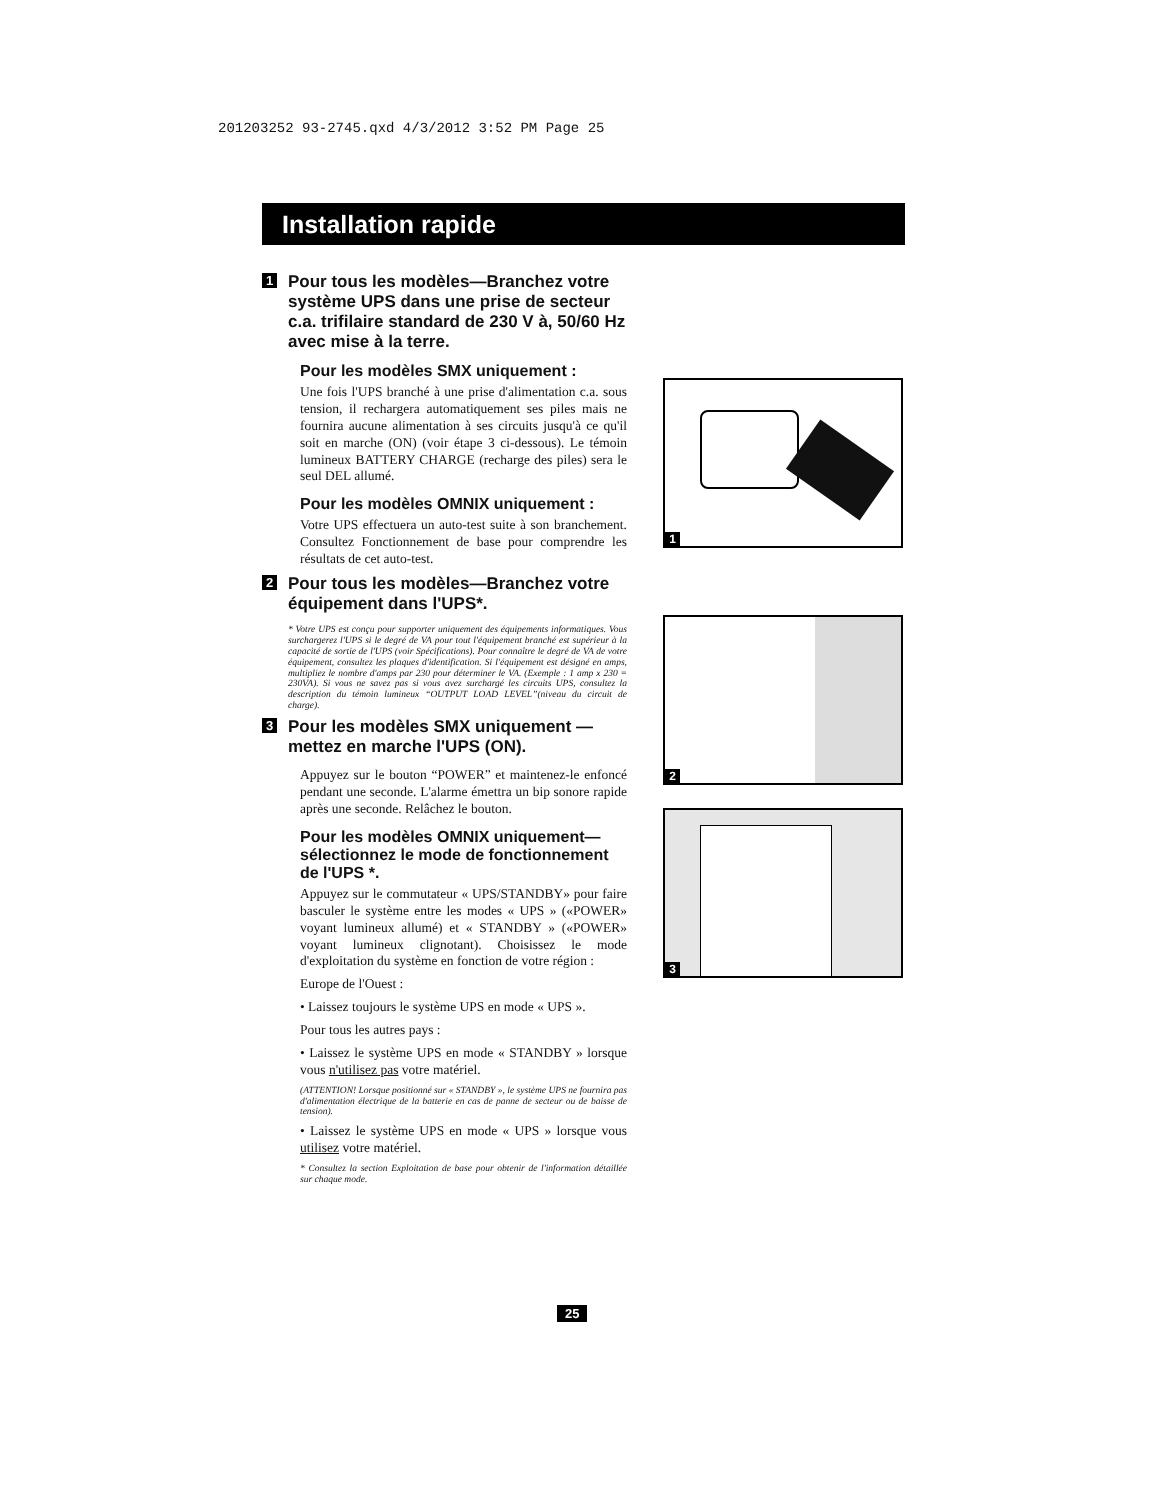201203252 93-2745.qxd 4/3/2012 3:52 PM Page 25
Installation rapide
1 Pour tous les modèles—Branchez votre système UPS dans une prise de secteur c.a. trifilaire standard de 230 V à, 50/60 Hz avec mise à la terre.
Pour les modèles SMX uniquement :
Une fois l'UPS branché à une prise d'alimentation c.a. sous tension, il rechargera automatiquement ses piles mais ne fournira aucune alimentation à ses circuits jusqu'à ce qu'il soit en marche (ON) (voir étape 3 ci-dessous). Le témoin lumineux BATTERY CHARGE (recharge des piles) sera le seul DEL allumé.
Pour les modèles OMNIX uniquement :
Votre UPS effectuera un auto-test suite à son branchement. Consultez Fonctionnement de base pour comprendre les résultats de cet auto-test.
2 Pour tous les modèles—Branchez votre équipement dans l'UPS*.
* Votre UPS est conçu pour supporter uniquement des équipements informatiques. Vous surchargerez l'UPS si le degré de VA pour tout l'équipement branché est supérieur à la capacité de sortie de l'UPS (voir Spécifications). Pour connaître le degré de VA de votre équipement, consultez les plaques d'identification. Si l'équipement est désigné en amps, multipliez le nombre d'amps par 230 pour déterminer le VA. (Exemple : 1 amp x 230 = 230VA). Si vous ne savez pas si vous avez surchargé les circuits UPS, consultez la description du témoin lumineux “OUTPUT LOAD LEVEL”(niveau du circuit de charge).
3 Pour les modèles SMX uniquement — mettez en marche l'UPS (ON).
Appuyez sur le bouton “POWER” et maintenez-le enfoncé pendant une seconde. L'alarme émettra un bip sonore rapide après une seconde. Relâchez le bouton.
Pour les modèles OMNIX uniquement—sélectionnez le mode de fonctionnement de l'UPS *.
Appuyez sur le commutateur « UPS/STANDBY» pour faire basculer le système entre les modes « UPS » («POWER» voyant lumineux allumé) et « STANDBY » («POWER» voyant lumineux clignotant). Choisissez le mode d'exploitation du système en fonction de votre région :
Europe de l'Ouest :
• Laissez toujours le système UPS en mode « UPS ».
Pour tous les autres pays :
• Laissez le système UPS en mode « STANDBY » lorsque vous n'utilisez pas votre matériel.
(ATTENTION! Lorsque positionné sur « STANDBY », le système UPS ne fournira pas d'alimentation électrique de la batterie en cas de panne de secteur ou de baisse de tension).
• Laissez le système UPS en mode « UPS » lorsque vous utilisez votre matériel.
* Consultez la section Exploitation de base pour obtenir de l'information détaillée sur chaque mode.
1
2
3
25